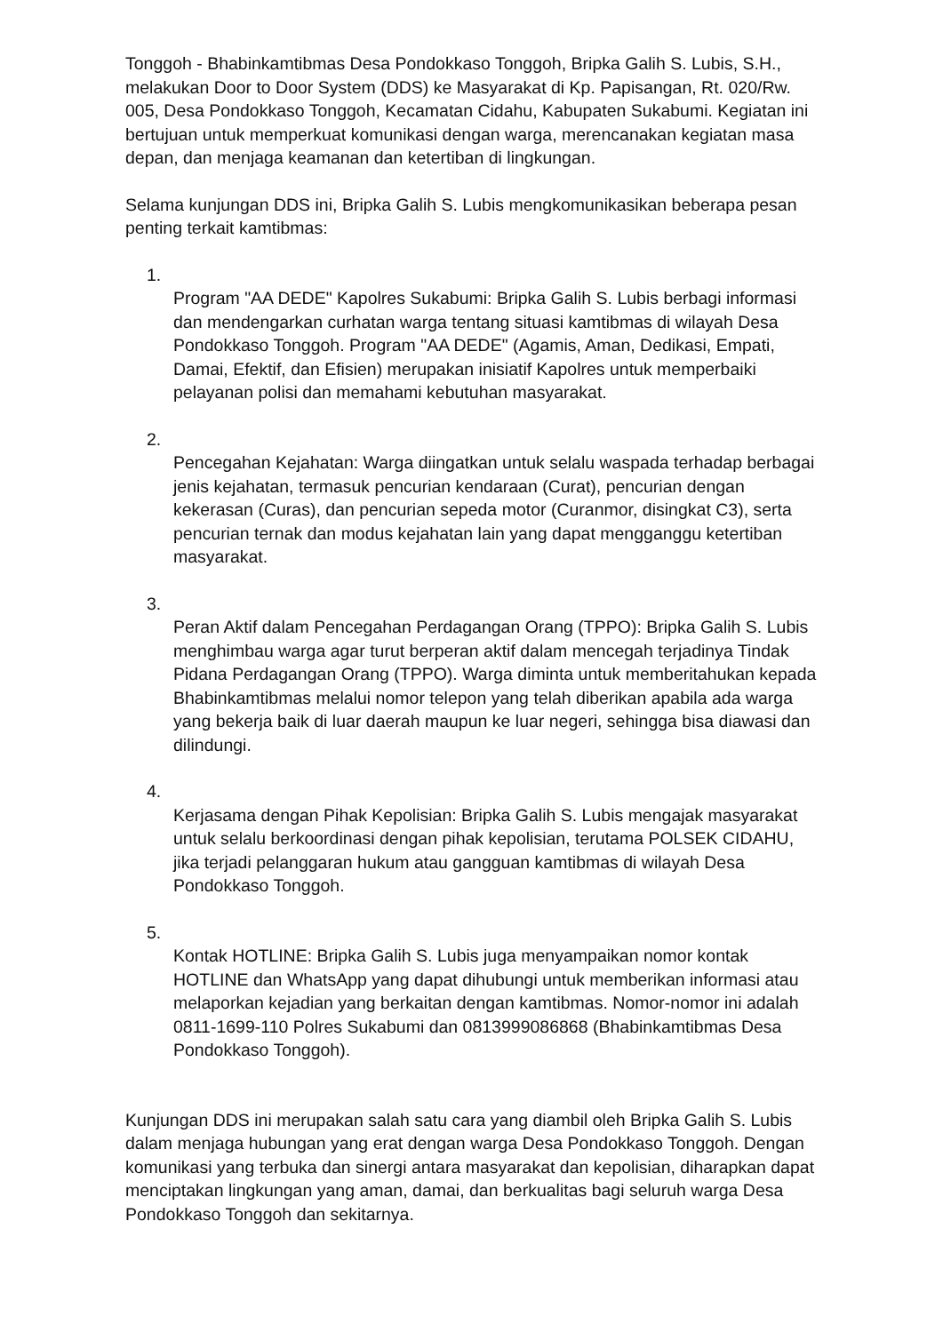Tonggoh - Bhabinkamtibmas Desa Pondokkaso Tonggoh, Bripka Galih S. Lubis, S.H., melakukan Door to Door System (DDS) ke Masyarakat di Kp. Papisangan, Rt. 020/Rw. 005, Desa Pondokkaso Tonggoh, Kecamatan Cidahu, Kabupaten Sukabumi. Kegiatan ini bertujuan untuk memperkuat komunikasi dengan warga, merencanakan kegiatan masa depan, dan menjaga keamanan dan ketertiban di lingkungan.
Selama kunjungan DDS ini, Bripka Galih S. Lubis mengkomunikasikan beberapa pesan penting terkait kamtibmas:
1.
Program "AA DEDE" Kapolres Sukabumi: Bripka Galih S. Lubis berbagi informasi dan mendengarkan curhatan warga tentang situasi kamtibmas di wilayah Desa Pondokkaso Tonggoh. Program "AA DEDE" (Agamis, Aman, Dedikasi, Empati, Damai, Efektif, dan Efisien) merupakan inisiatif Kapolres untuk memperbaiki pelayanan polisi dan memahami kebutuhan masyarakat.
2.
Pencegahan Kejahatan: Warga diingatkan untuk selalu waspada terhadap berbagai jenis kejahatan, termasuk pencurian kendaraan (Curat), pencurian dengan kekerasan (Curas), dan pencurian sepeda motor (Curanmor, disingkat C3), serta pencurian ternak dan modus kejahatan lain yang dapat mengganggu ketertiban masyarakat.
3.
Peran Aktif dalam Pencegahan Perdagangan Orang (TPPO): Bripka Galih S. Lubis menghimbau warga agar turut berperan aktif dalam mencegah terjadinya Tindak Pidana Perdagangan Orang (TPPO). Warga diminta untuk memberitahukan kepada Bhabinkamtibmas melalui nomor telepon yang telah diberikan apabila ada warga yang bekerja baik di luar daerah maupun ke luar negeri, sehingga bisa diawasi dan dilindungi.
4.
Kerjasama dengan Pihak Kepolisian: Bripka Galih S. Lubis mengajak masyarakat untuk selalu berkoordinasi dengan pihak kepolisian, terutama POLSEK CIDAHU, jika terjadi pelanggaran hukum atau gangguan kamtibmas di wilayah Desa Pondokkaso Tonggoh.
5.
Kontak HOTLINE: Bripka Galih S. Lubis juga menyampaikan nomor kontak HOTLINE dan WhatsApp yang dapat dihubungi untuk memberikan informasi atau melaporkan kejadian yang berkaitan dengan kamtibmas. Nomor-nomor ini adalah 0811-1699-110 Polres Sukabumi dan 0813999086868 (Bhabinkamtibmas Desa Pondokkaso Tonggoh).
Kunjungan DDS ini merupakan salah satu cara yang diambil oleh Bripka Galih S. Lubis dalam menjaga hubungan yang erat dengan warga Desa Pondokkaso Tonggoh. Dengan komunikasi yang terbuka dan sinergi antara masyarakat dan kepolisian, diharapkan dapat menciptakan lingkungan yang aman, damai, dan berkualitas bagi seluruh warga Desa Pondokkaso Tonggoh dan sekitarnya.